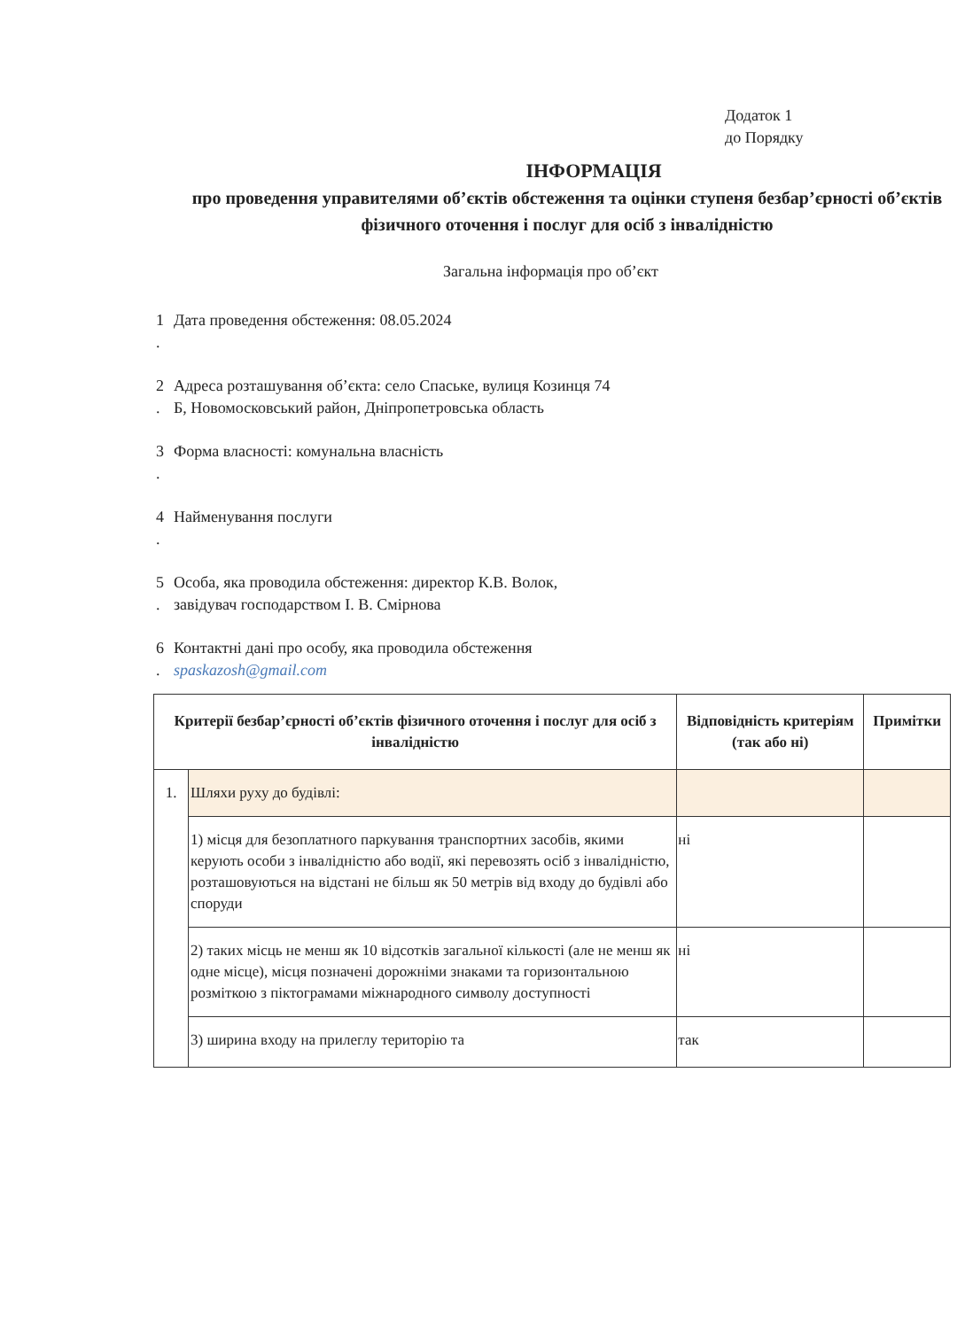Додаток 1
до Порядку
ІНФОРМАЦІЯ
про проведення управителями об’єктів обстеження та оцінки ступеня безбар’єрності об’єктів фізичного оточення і послуг для осіб з інвалідністю
Загальна інформація про об’єкт
1
.
Дата проведення обстеження: 08.05.2024
2
.
Адреса розташування об’єкта: село Спаське, вулиця Козинця 74
Б, Новомосковський район, Дніпропетровська область
3
.
Форма власності: комунальна власність
4
.
Найменування послуги
5
.
Особа, яка проводила обстеження: директор К.В. Волок,
завідувач господарством І. В. Смірнова
6
.
Контактні дані про особу, яка проводила обстеження
spaskazosh@gmail.com
| Критерії безбар’єрності об’єктів фізичного оточення і послуг для осіб з інвалідністю | | Відповідність критеріям (так або ні) | Примітки |
| --- | --- | --- | --- |
| 1. | Шляхи руху до будівлі: | | |
| | 1) місця для безоплатного паркування транспортних засобів, якими керують особи з інвалідністю або водії, які перевозять осіб з інвалідністю, розташовуються на відстані не більш як 50 метрів від входу до будівлі або споруди | ні | |
| | 2) таких місць не менш як 10 відсотків загальної кількості (але не менш як одне місце), місця позначені дорожніми знаками та горизонтальною розміткою з піктограмами міжнародного символу доступності | ні | |
| | 3) ширина входу на прилеглу територію та | так | |